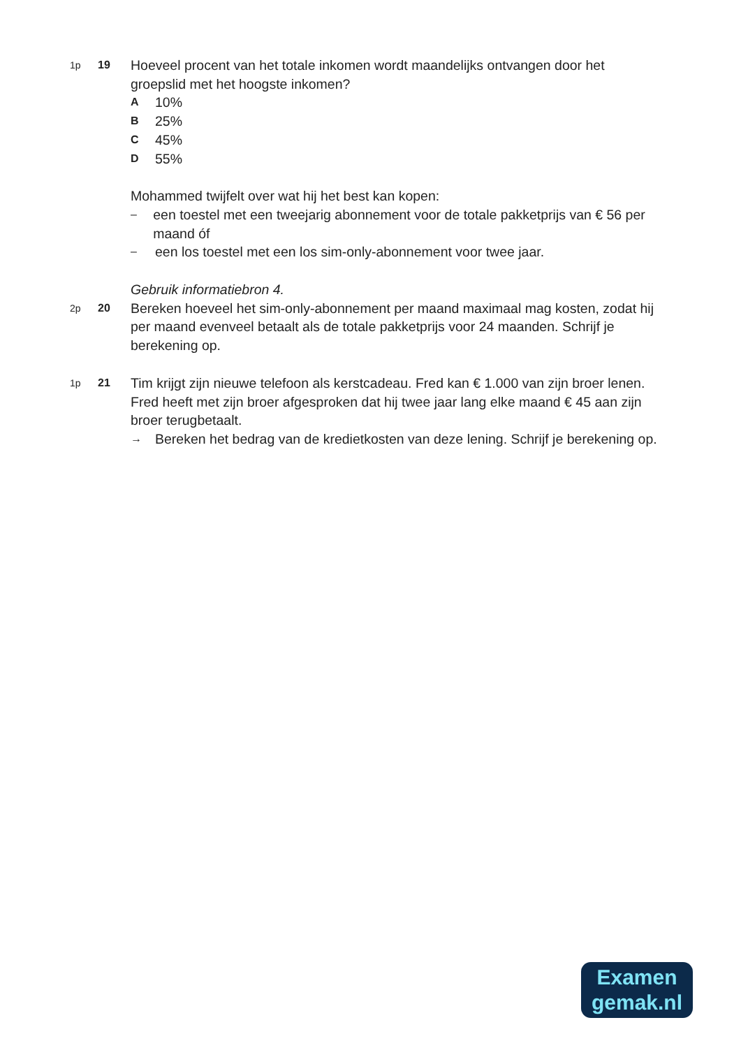1p 19
Hoeveel procent van het totale inkomen wordt maandelijks ontvangen door het groepslid met het hoogste inkomen?
A 10%
B 25%
C 45%
D 55%
Mohammed twijfelt over wat hij het best kan kopen:
– een toestel met een tweejarig abonnement voor de totale pakketprijs van € 56 per maand óf
– een los toestel met een los sim-only-abonnement voor twee jaar.
Gebruik informatiebron 4.
2p 20
Bereken hoeveel het sim-only-abonnement per maand maximaal mag kosten, zodat hij per maand evenveel betaalt als de totale pakketprijs voor 24 maanden. Schrijf je berekening op.
1p 21
Tim krijgt zijn nieuwe telefoon als kerstcadeau. Fred kan € 1.000 van zijn broer lenen.
Fred heeft met zijn broer afgesproken dat hij twee jaar lang elke maand € 45 aan zijn broer terugbetaalt.
→ Bereken het bedrag van de kredietkosten van deze lening. Schrijf je berekening op.
Examen
gemak.nl